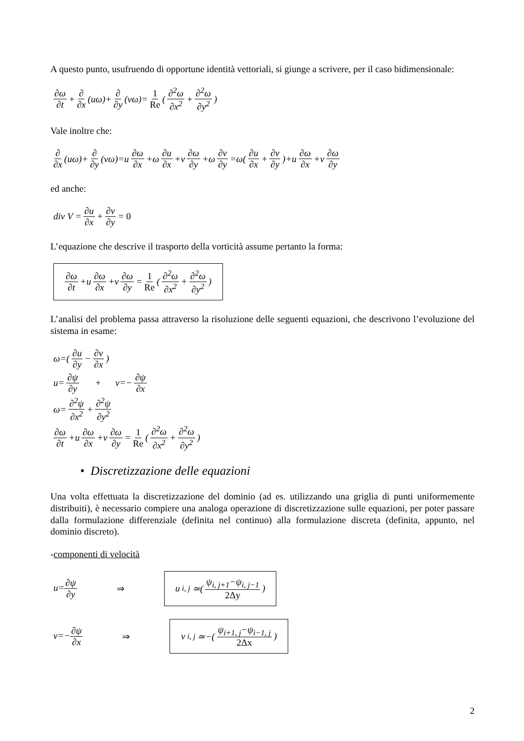A questo punto, usufruendo di opportune identità vettoriali, si giunge a scrivere, per il caso bidimensionale:
∂ω ∂t + ∂ ∂x (uω)+ ∂ ∂y (vω)= 1 Re (∂<sup>2</sup>ω ∂x<sup>2</sup> + ∂<sup>2</sup>ω ∂y<sup>2</sup>)
Vale inoltre che:
∂ ∂x (uω)+ ∂ ∂y (vω)=u ∂ω ∂x +ω ∂u ∂x +v ∂ω ∂y +ω ∂v ∂y =ω(∂u ∂x + ∂v ∂y)+u ∂ω ∂x +v ∂ω ∂y
ed anche:
div V = ∂u ∂x + ∂v ∂y = 0
L’equazione che descrive il trasporto della vorticità assume pertanto la forma:
∂ω ∂t +u ∂ω ∂x +v ∂ω ∂y = 1 Re (∂<sup>2</sup>ω ∂x<sup>2</sup> + ∂<sup>2</sup>ω ∂y<sup>2</sup>)
L’analisi del problema passa attraverso la risoluzione delle seguenti equazioni, che descrivono l’evoluzione del sistema in esame:
ω=(∂u ∂y − ∂v ∂x)
u= ∂ψ ∂y + v=− ∂ψ ∂x
ω= ∂<sup>2</sup>ψ ∂x<sup>2</sup> + ∂<sup>2</sup>ψ ∂y<sup>2</sup>
∂ω ∂t +u ∂ω ∂x +v ∂ω ∂y = 1 Re (∂<sup>2</sup>ω ∂x<sup>2</sup> + ∂<sup>2</sup>ω ∂y<sup>2</sup>)
• Discretizzazione delle equazioni
Una volta effettuata la discretizzazione del dominio (ad es. utilizzando una griglia di punti uniformemente distribuiti), è necessario compiere una analoga operazione di discretizzazione sulle equazioni, per poter passare dalla formulazione differenziale (definita nel continuo) alla formulazione discreta (definita, appunto, nel dominio discreto).
-componenti di velocità
u=∂ψ ∂y ⇒ u<sub>i, j</sub>≃(ψ<sub>i, j+1</sub>−ψ<sub>i, j−1</sub> 2Δy)
v=−∂ψ ∂x ⇒ v<sub>i, j</sub>≃−(ψ<sub>i+1, j</sub>−ψ<sub>i−1, j</sub> 2Δx)
2